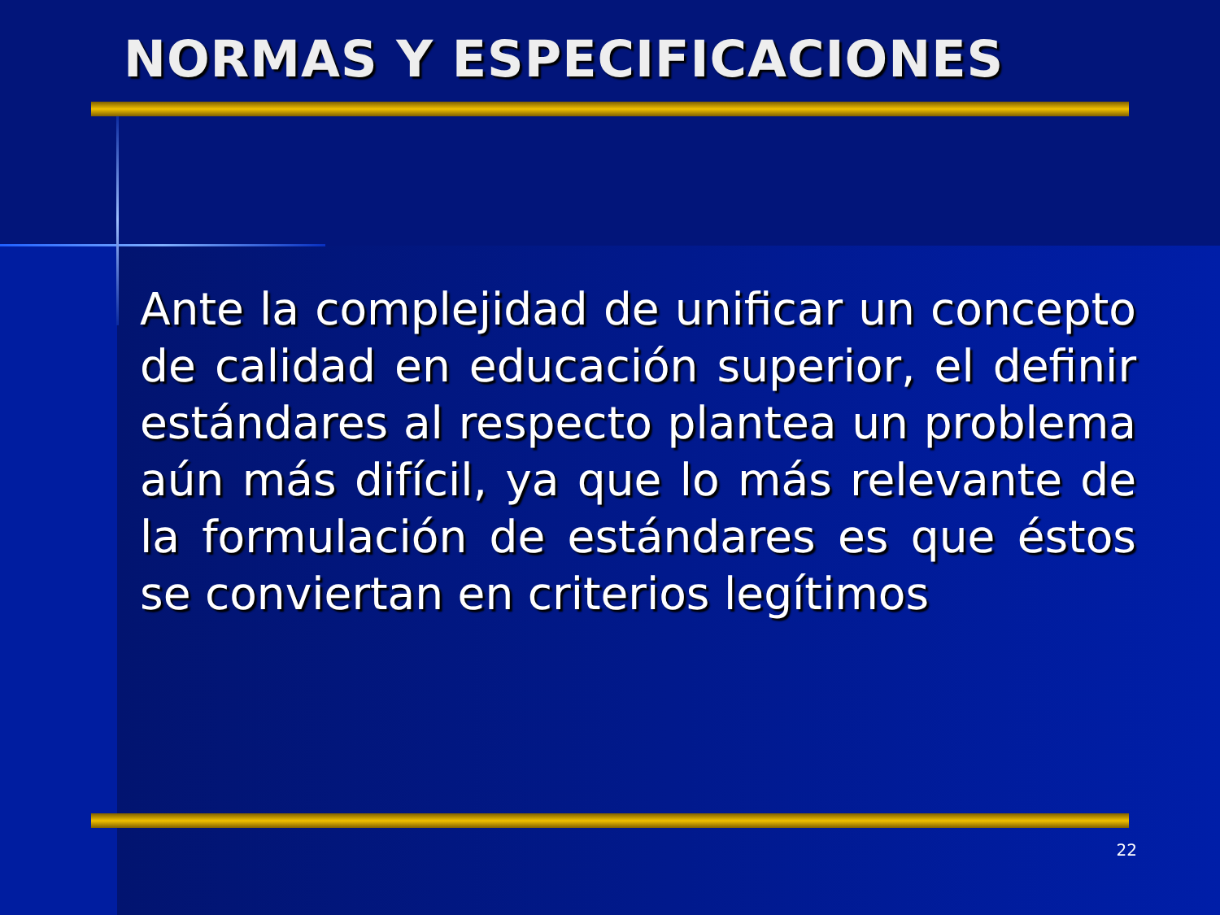NORMAS Y ESPECIFICACIONES
Ante la complejidad de unificar un concepto de calidad en educación superior, el definir estándares al respecto plantea un problema aún más difícil, ya que lo más relevante de la formulación de estándares es que éstos se conviertan en criterios legítimos
22